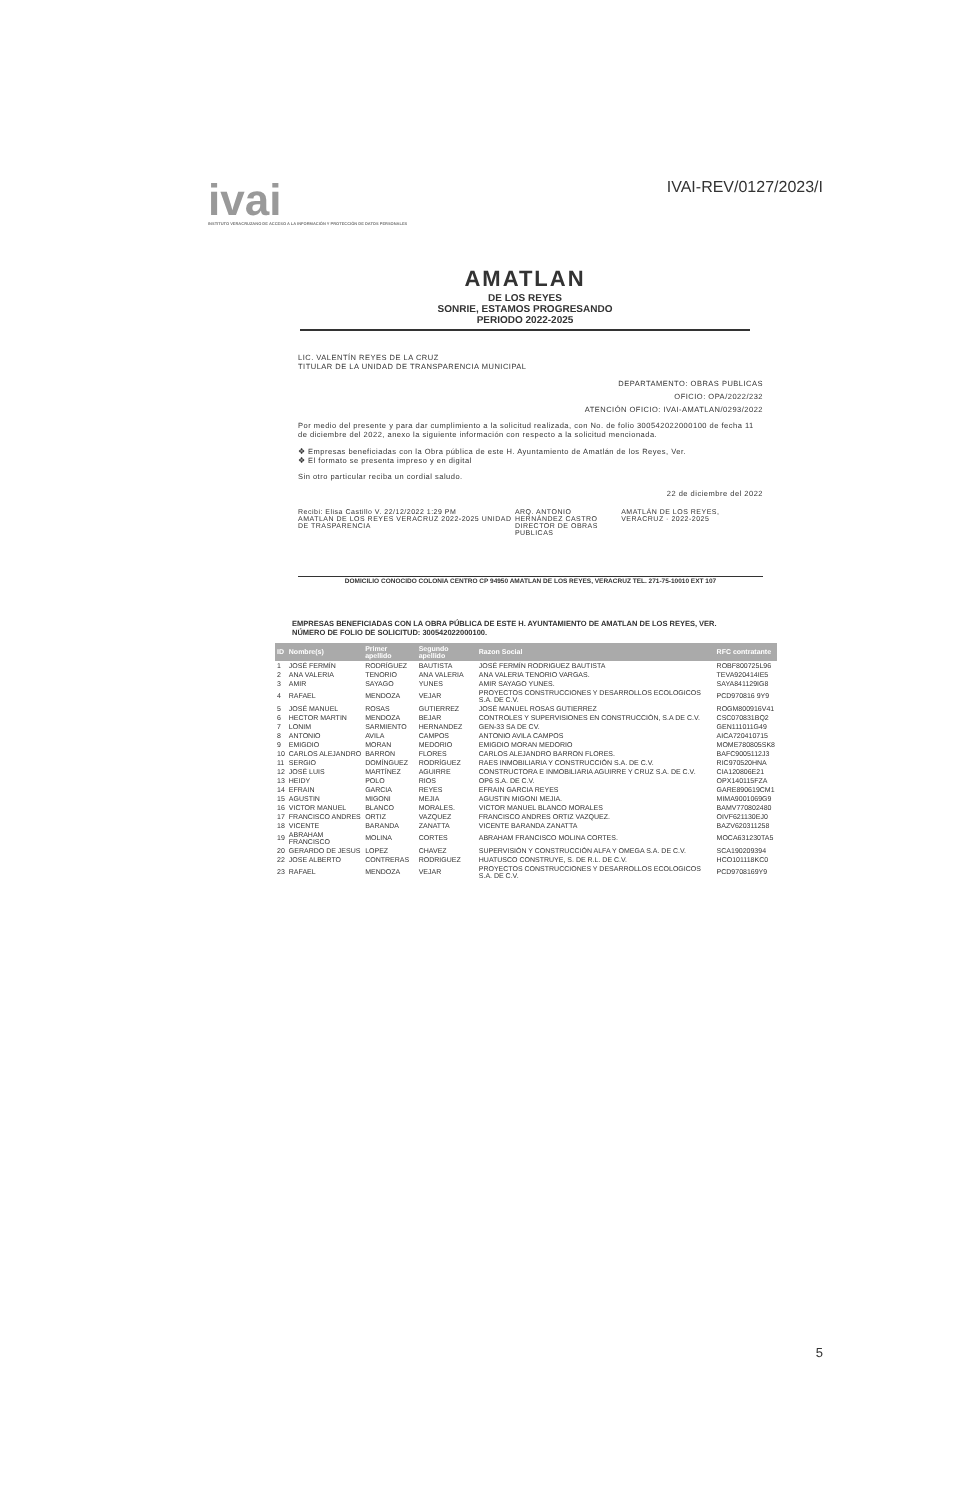ivai
INSTITUTO VERACRUZANO DE ACCESO A LA INFORMACIÓN Y PROTECCIÓN DE DATOS PERSONALES
IVAI-REV/0127/2023/I
AMATLAN
DE LOS REYES
SONRIE, ESTAMOS PROGRESANDO
PERIODO 2022-2025
LIC. VALENTÍN REYES DE LA CRUZ
TITULAR DE LA UNIDAD DE TRANSPARENCIA MUNICIPAL
DEPARTAMENTO: OBRAS PUBLICAS
OFICIO: OPA/2022/232
ATENCIÓN OFICIO: IVAI-AMATLAN/0293/2022
Por medio del presente y para dar cumplimiento a la solicitud realizada, con No. de folio 300542022000100 de fecha 11 de diciembre del 2022, anexo la siguiente información con respecto a la solicitud mencionada.
❖ Empresas beneficiadas con la Obra pública de este H. Ayuntamiento de Amatlán de los Reyes, Ver.
❖ El formato se presenta impreso y en digital
Sin otro particular reciba un cordial saludo.
22 de diciembre del 2022
Recibi: Elisa Castillo V. 22/12/2022 1:29 PM
AMATLAN DE LOS REYES VERACRUZ 2022-2025 UNIDAD DE TRASPARENCIA
ARQ. ANTONIO HERNÁNDEZ CASTRO
DIRECTOR DE OBRAS PUBLICAS
AMATLÁN DE LOS REYES, VERACRUZ · 2022-2025
DOMICILIO CONOCIDO COLONIA CENTRO CP 94950 AMATLAN DE LOS REYES, VERACRUZ TEL. 271-75-10010 EXT 107
EMPRESAS BENEFICIADAS CON LA OBRA PÚBLICA DE ESTE H. AYUNTAMIENTO DE AMATLAN DE LOS REYES, VER.
NÚMERO DE FOLIO DE SOLICITUD: 300542022000100.
| ID | Nombre(s) | Primer apellido | Segundo apellido | Razon Social | RFC contratante |
| --- | --- | --- | --- | --- | --- |
| 1 | JOSÉ FERMÍN | RODRÍGUEZ | BAUTISTA | JOSÉ FERMÍN RODRIGUEZ BAUTISTA | ROBF800725L96 |
| 2 | ANA VALERIA | TENORIO | ANA VALERIA | ANA VALERIA TENORIO VARGAS. | TEVA920414IE5 |
| 3 | AMIR | SAYAGO | YUNES | AMIR SAYAGO YUNES. | SAYA841129IG8 |
| 4 | RAFAEL | MENDOZA | VEJAR | PROYECTOS CONSTRUCCIONES Y DESARROLLOS ECOLOGICOS S.A. DE C.V. | PCD970816 9Y9 |
| 5 | JOSÉ MANUEL | ROSAS | GUTIERREZ | JOSÉ MANUEL ROSAS GUTIERREZ | ROGM800916V41 |
| 6 | HECTOR MARTIN | MENDOZA | BEJAR | CONTROLES Y SUPERVISIONES EN CONSTRUCCIÓN, S.A DE C.V. | CSC070831BQ2 |
| 7 | LONIM | SARMIENTO | HERNANDEZ | GEN-33 SA DE CV. | GEN111011G49 |
| 8 | ANTONIO | AVILA | CAMPOS | ANTONIO AVILA CAMPOS | AICA720410715 |
| 9 | EMIGDIO | MORAN | MEDORIO | EMIGDIO MORAN MEDORIO | MOME780805SK8 |
| 10 | CARLOS ALEJANDRO | BARRON | FLORES | CARLOS ALEJANDRO BARRON FLORES. | BAFC9005112J3 |
| 11 | SERGIO | DOMÍNGUEZ | RODRÍGUEZ | RAES INMOBILIARIA Y CONSTRUCCIÓN S.A. DE C.V. | RIC970520HNA |
| 12 | JOSÉ LUIS | MARTÍNEZ | AGUIRRE | CONSTRUCTORA E INMOBILIARIA AGUIRRE Y CRUZ S.A. DE C.V. | CIA120806E21 |
| 13 | HEIDY | POLO | RIOS | OP6 S.A. DE C.V. | OPX140115FZA |
| 14 | EFRAIN | GARCIA | REYES | EFRAIN GARCIA REYES | GARE890619CM1 |
| 15 | AGUSTIN | MIGONI | MEJIA | AGUSTIN MIGONI MEJIA. | MIMA9001069G9 |
| 16 | VICTOR MANUEL | BLANCO | MORALES. | VICTOR MANUEL BLANCO MORALES | BAMV770802480 |
| 17 | FRANCISCO ANDRES | ORTIZ | VAZQUEZ | FRANCISCO ANDRES ORTIZ VAZQUEZ. | OIVF621130EJ0 |
| 18 | VICENTE | BARANDA | ZANATTA | VICENTE BARANDA ZANATTA | BAZV620311258 |
| 19 | ABRAHAM FRANCISCO | MOLINA | CORTES | ABRAHAM FRANCISCO MOLINA CORTES. | MOCA631230TA5 |
| 20 | GERARDO DE JESUS | LOPEZ | CHAVEZ | SUPERVISIÓN Y CONSTRUCCIÓN ALFA Y OMEGA S.A. DE C.V. | SCA190209394 |
| 22 | JOSE ALBERTO | CONTRERAS | RODRIGUEZ | HUATUSCO CONSTRUYE, S. DE R.L. DE C.V. | HCO101118KC0 |
| 23 | RAFAEL | MENDOZA | VEJAR | PROYECTOS CONSTRUCCIONES Y DESARROLLOS ECOLOGICOS S.A. DE C.V. | PCD9708169Y9 |
5